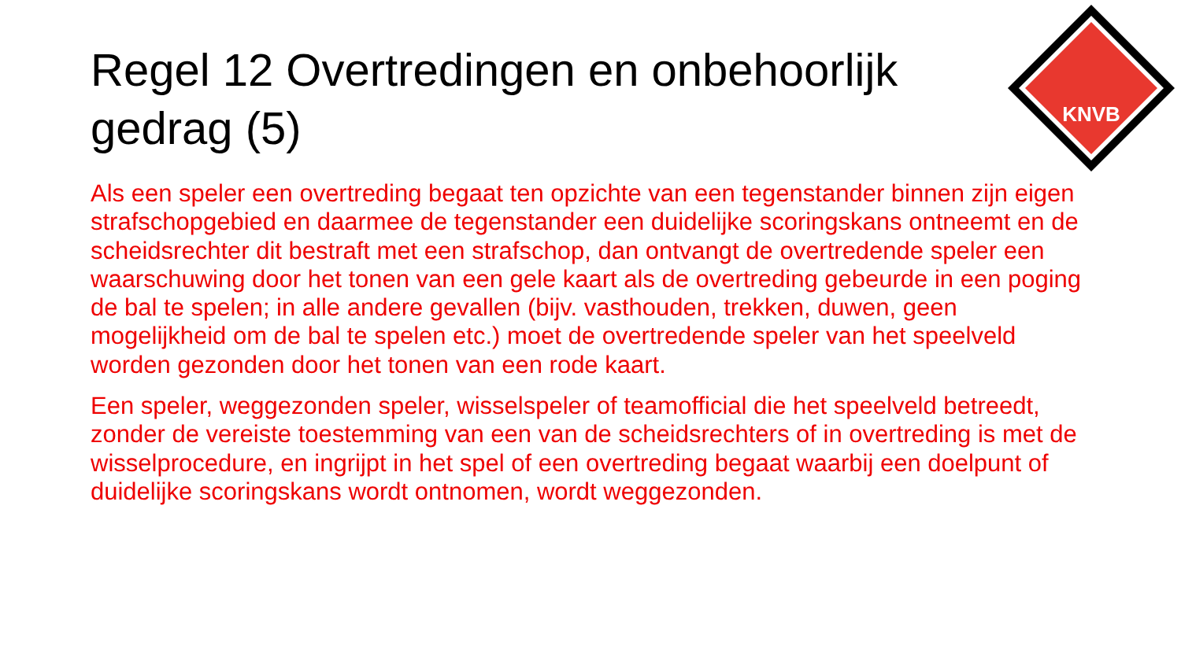KNVB
Regel 12 Overtredingen en onbehoorlijk gedrag (5)
Als een speler een overtreding begaat ten opzichte van een tegenstander binnen zijn eigen strafschopgebied en daarmee de tegenstander een duidelijke scoringskans ontneemt en de scheidsrechter dit bestraft met een strafschop, dan ontvangt de overtredende speler een waarschuwing door het tonen van een gele kaart als de overtreding gebeurde in een poging de bal te spelen; in alle andere gevallen (bijv. vasthouden, trekken, duwen, geen mogelijkheid om de bal te spelen etc.) moet de overtredende speler van het speelveld worden gezonden door het tonen van een rode kaart.
Een speler, weggezonden speler, wisselspeler of teamofficial die het speelveld betreedt, zonder de vereiste toestemming van een van de scheidsrechters of in overtreding is met de wisselprocedure, en ingrijpt in het spel of een overtreding begaat waarbij een doelpunt of duidelijke scoringskans wordt ontnomen, wordt weggezonden.